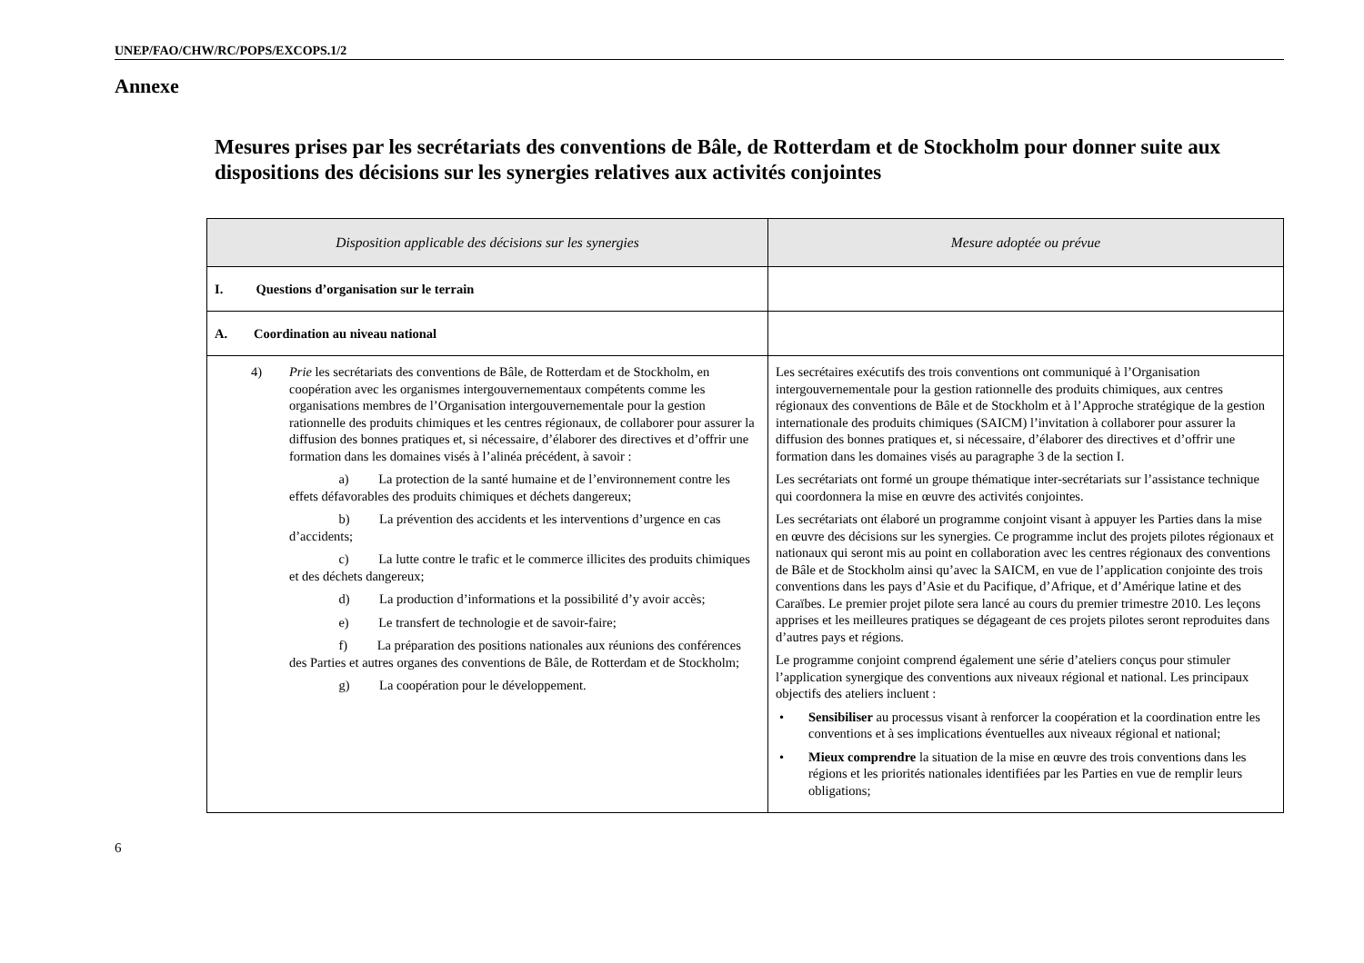UNEP/FAO/CHW/RC/POPS/EXCOPS.1/2
Annexe
Mesures prises par les secrétariats des conventions de Bâle, de Rotterdam et de Stockholm pour donner suite aux dispositions des décisions sur les synergies relatives aux activités conjointes
| Disposition applicable des décisions sur les synergies | Mesure adoptée ou prévue |
| --- | --- |
| I. Questions d’organisation sur le terrain | |
| A. Coordination au niveau national | |
| 4) Prie les secrétariats des conventions de Bâle, de Rotterdam et de Stockholm, en coopération avec les organismes intergouvernementaux compétents comme les organisations membres de l’Organisation intergouvernementale pour la gestion rationnelle des produits chimiques et les centres régionaux, de collaborer pour assurer la diffusion des bonnes pratiques et, si nécessaire, d’élaborer des directives et d’offrir une formation dans les domaines visés à l’alinéa précédent, à savoir : a) La protection de la santé humaine et de l’environnement contre les effets défavorables des produits chimiques et déchets dangereux; b) La prévention des accidents et les interventions d’urgence en cas d’accidents; c) La lutte contre le trafic et le commerce illicites des produits chimiques et des déchets dangereux; d) La production d’informations et la possibilité d’y avoir accès; e) Le transfert de technologie et de savoir-faire; f) La préparation des positions nationales aux réunions des conférences des Parties et autres organes des conventions de Bâle, de Rotterdam et de Stockholm; g) La coopération pour le développement. | Les secrétaires exécutifs des trois conventions ont communiqué à l’Organisation intergouvernementale pour la gestion rationnelle des produits chimiques, aux centres régionaux des conventions de Bâle et de Stockholm et à l’Approche stratégique de la gestion internationale des produits chimiques (SAICM) l’invitation à collaborer pour assurer la diffusion des bonnes pratiques et, si nécessaire, d’élaborer des directives et d’offrir une formation dans les domaines visés au paragraphe 3 de la section I. Les secrétariats ont formé un groupe thématique inter-secrétariats sur l’assistance technique qui coordonnera la mise en œuvre des activités conjointes. Les secrétariats ont élaboré un programme conjoint visant à appuyer les Parties dans la mise en œuvre des décisions sur les synergies. Ce programme inclut des projets pilotes régionaux et nationaux qui seront mis au point en collaboration avec les centres régionaux des conventions de Bâle et de Stockholm ainsi qu’avec la SAICM, en vue de l’application conjointe des trois conventions dans les pays d’Asie et du Pacifique, d’Afrique, et d’Amérique latine et des Caraïbes. Le premier projet pilote sera lancé au cours du premier trimestre 2010. Les leçons apprises et les meilleures pratiques se dégageant de ces projets pilotes seront reproduites dans d’autres pays et régions. Le programme conjoint comprend également une série d’ateliers conçus pour stimuler l’application synergique des conventions aux niveaux régional et national. Les principaux objectifs des ateliers incluent : • Sensibiliser au processus visant à renforcer la coopération et la coordination entre les conventions et à ses implications éventuelles aux niveaux régional et national; • Mieux comprendre la situation de la mise en œuvre des trois conventions dans les régions et les priorités nationales identifiées par les Parties en vue de remplir leurs obligations; |
6